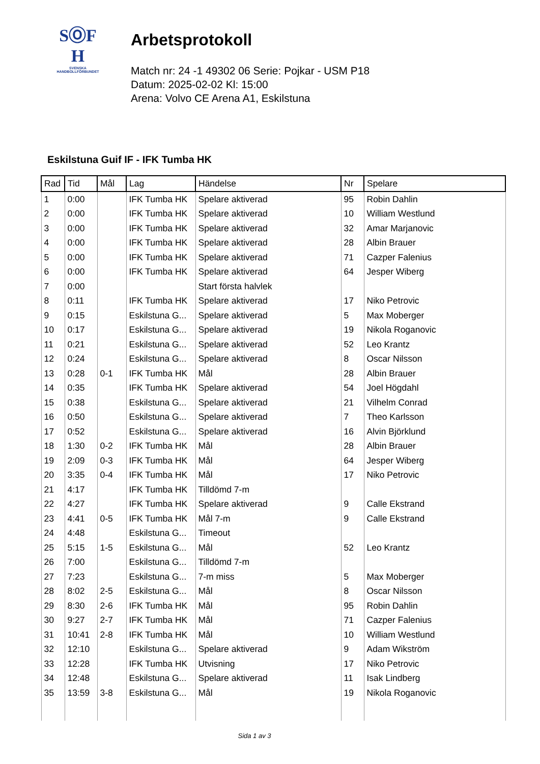SⓄF
H
SVENSKA
HANDBOLLFÖRBUNDET
Arbetsprotokoll
Match nr: 24 -1 49302 06 Serie: Pojkar - USM P18
Datum: 2025-02-02 Kl: 15:00
Arena: Volvo CE Arena A1, Eskilstuna
Eskilstuna Guif IF - IFK Tumba HK
| Rad | Tid | Mål | Lag | Händelse | Nr | Spelare |
| --- | --- | --- | --- | --- | --- | --- |
| 1 | 0:00 | | IFK Tumba HK | Spelare aktiverad | 95 | Robin Dahlin |
| 2 | 0:00 | | IFK Tumba HK | Spelare aktiverad | 10 | William Westlund |
| 3 | 0:00 | | IFK Tumba HK | Spelare aktiverad | 32 | Amar Marjanovic |
| 4 | 0:00 | | IFK Tumba HK | Spelare aktiverad | 28 | Albin Brauer |
| 5 | 0:00 | | IFK Tumba HK | Spelare aktiverad | 71 | Cazper Falenius |
| 6 | 0:00 | | IFK Tumba HK | Spelare aktiverad | 64 | Jesper Wiberg |
| 7 | 0:00 | | | Start första halvlek | | |
| 8 | 0:11 | | IFK Tumba HK | Spelare aktiverad | 17 | Niko Petrovic |
| 9 | 0:15 | | Eskilstuna G... | Spelare aktiverad | 5 | Max Moberger |
| 10 | 0:17 | | Eskilstuna G... | Spelare aktiverad | 19 | Nikola Roganovic |
| 11 | 0:21 | | Eskilstuna G... | Spelare aktiverad | 52 | Leo Krantz |
| 12 | 0:24 | | Eskilstuna G... | Spelare aktiverad | 8 | Oscar Nilsson |
| 13 | 0:28 | 0-1 | IFK Tumba HK | Mål | 28 | Albin Brauer |
| 14 | 0:35 | | IFK Tumba HK | Spelare aktiverad | 54 | Joel Högdahl |
| 15 | 0:38 | | Eskilstuna G... | Spelare aktiverad | 21 | Vilhelm Conrad |
| 16 | 0:50 | | Eskilstuna G... | Spelare aktiverad | 7 | Theo Karlsson |
| 17 | 0:52 | | Eskilstuna G... | Spelare aktiverad | 16 | Alvin Björklund |
| 18 | 1:30 | 0-2 | IFK Tumba HK | Mål | 28 | Albin Brauer |
| 19 | 2:09 | 0-3 | IFK Tumba HK | Mål | 64 | Jesper Wiberg |
| 20 | 3:35 | 0-4 | IFK Tumba HK | Mål | 17 | Niko Petrovic |
| 21 | 4:17 | | IFK Tumba HK | Tilldömd 7-m | | |
| 22 | 4:27 | | IFK Tumba HK | Spelare aktiverad | 9 | Calle Ekstrand |
| 23 | 4:41 | 0-5 | IFK Tumba HK | Mål 7-m | 9 | Calle Ekstrand |
| 24 | 4:48 | | Eskilstuna G... | Timeout | | |
| 25 | 5:15 | 1-5 | Eskilstuna G... | Mål | 52 | Leo Krantz |
| 26 | 7:00 | | Eskilstuna G... | Tilldömd 7-m | | |
| 27 | 7:23 | | Eskilstuna G... | 7-m miss | 5 | Max Moberger |
| 28 | 8:02 | 2-5 | Eskilstuna G... | Mål | 8 | Oscar Nilsson |
| 29 | 8:30 | 2-6 | IFK Tumba HK | Mål | 95 | Robin Dahlin |
| 30 | 9:27 | 2-7 | IFK Tumba HK | Mål | 71 | Cazper Falenius |
| 31 | 10:41 | 2-8 | IFK Tumba HK | Mål | 10 | William Westlund |
| 32 | 12:10 | | Eskilstuna G... | Spelare aktiverad | 9 | Adam Wikström |
| 33 | 12:28 | | IFK Tumba HK | Utvisning | 17 | Niko Petrovic |
| 34 | 12:48 | | Eskilstuna G... | Spelare aktiverad | 11 | Isak Lindberg |
| 35 | 13:59 | 3-8 | Eskilstuna G... | Mål | 19 | Nikola Roganovic |
Sida 1 av 3